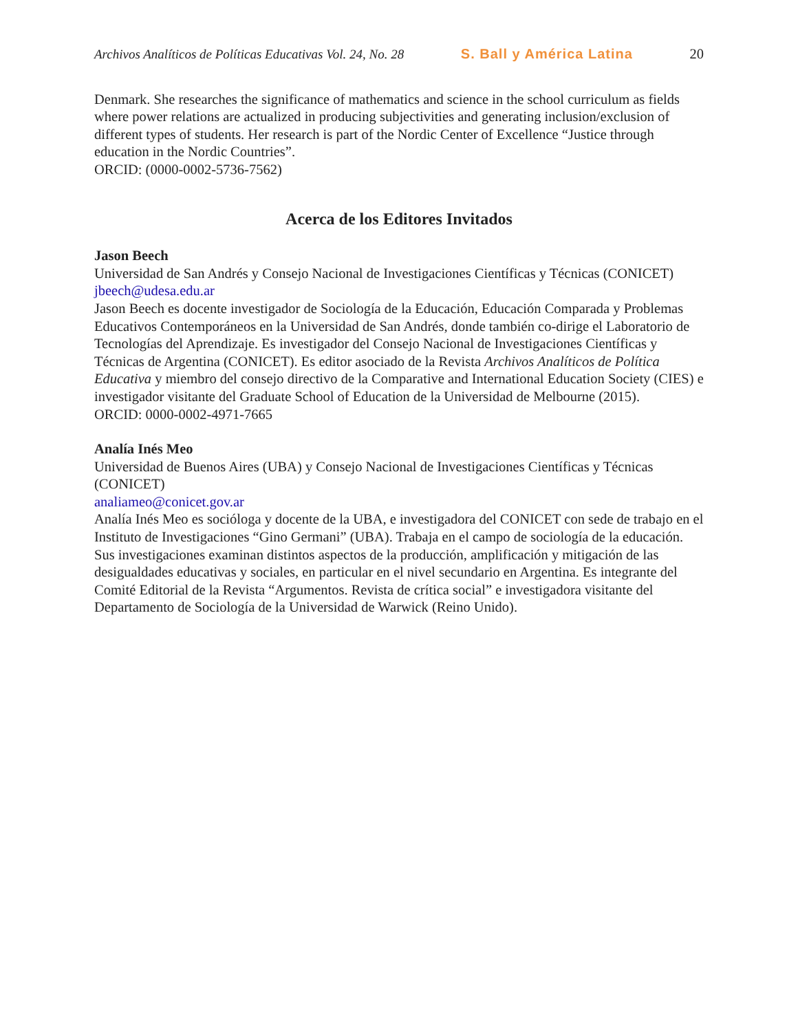Archivos Analíticos de Políticas Educativas Vol. 24, No. 28 S. Ball y América Latina 20
Denmark. She researches the significance of mathematics and science in the school curriculum as fields where power relations are actualized in producing subjectivities and generating inclusion/exclusion of different types of students. Her research is part of the Nordic Center of Excellence “Justice through education in the Nordic Countries”.
ORCID: (0000-0002-5736-7562)
Acerca de los Editores Invitados
Jason Beech
Universidad de San Andrés y Consejo Nacional de Investigaciones Científicas y Técnicas (CONICET)
jbeech@udesa.edu.ar
Jason Beech es docente investigador de Sociología de la Educación, Educación Comparada y Problemas Educativos Contemporáneos en la Universidad de San Andrés, donde también co-dirige el Laboratorio de Tecnologías del Aprendizaje. Es investigador del Consejo Nacional de Investigaciones Científicas y Técnicas de Argentina (CONICET). Es editor asociado de la Revista Archivos Analíticos de Política Educativa y miembro del consejo directivo de la Comparative and International Education Society (CIES) e investigador visitante del Graduate School of Education de la Universidad de Melbourne (2015).
ORCID: 0000-0002-4971-7665
Analía Inés Meo
Universidad de Buenos Aires (UBA) y Consejo Nacional de Investigaciones Científicas y Técnicas (CONICET)
analiameo@conicet.gov.ar
Analía Inés Meo es socióloga y docente de la UBA, e investigadora del CONICET con sede de trabajo en el Instituto de Investigaciones “Gino Germani” (UBA). Trabaja en el campo de sociología de la educación. Sus investigaciones examinan distintos aspectos de la producción, amplificación y mitigación de las desigualdades educativas y sociales, en particular en el nivel secundario en Argentina. Es integrante del Comité Editorial de la Revista “Argumentos. Revista de crítica social” e investigadora visitante del Departamento de Sociología de la Universidad de Warwick (Reino Unido).